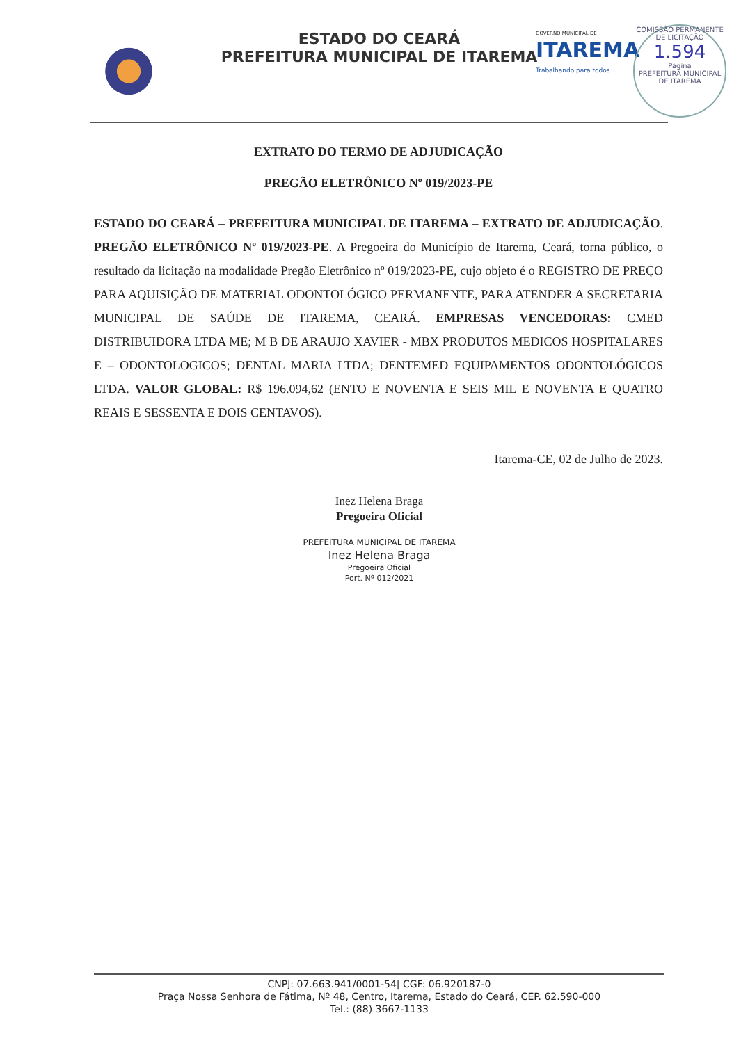ESTADO DO CEARÁ
PREFEITURA MUNICIPAL DE ITAREMA
GOVERNO MUNICIPAL DE
ITAREMA
Trabalhando para todos COMISSÃO PERMANENTE DE LICITAÇÃO
1.594
Página
PREFEITURA MUNICIPAL DE ITAREMA
EXTRATO DO TERMO DE ADJUDICAÇÃO
PREGÃO ELETRÔNICO Nº 019/2023-PE
ESTADO DO CEARÁ – PREFEITURA MUNICIPAL DE ITAREMA – EXTRATO DE ADJUDICAÇÃO. PREGÃO ELETRÔNICO Nº 019/2023-PE. A Pregoeira do Município de Itarema, Ceará, torna público, o resultado da licitação na modalidade Pregão Eletrônico nº 019/2023-PE, cujo objeto é o REGISTRO DE PREÇO PARA AQUISIÇÃO DE MATERIAL ODONTOLÓGICO PERMANENTE, PARA ATENDER A SECRETARIA MUNICIPAL DE SAÚDE DE ITAREMA, CEARÁ. EMPRESAS VENCEDORAS: CMED DISTRIBUIDORA LTDA ME; M B DE ARAUJO XAVIER - MBX PRODUTOS MEDICOS HOSPITALARES E – ODONTOLOGICOS; DENTAL MARIA LTDA; DENTEMED EQUIPAMENTOS ODONTOLÓGICOS LTDA. VALOR GLOBAL: R$ 196.094,62 (ENTO E NOVENTA E SEIS MIL E NOVENTA E QUATRO REAIS E SESSENTA E DOIS CENTAVOS).
Itarema-CE, 02 de Julho de 2023.
Inez Helena Braga
Pregoeira Oficial
PREFEITURA MUNICIPAL DE ITAREMA
Inez Helena Braga
Pregoeira Oficial
Port. Nº 012/2021
CNPJ: 07.663.941/0001-54| CGF: 06.920187-0
Praça Nossa Senhora de Fátima, Nº 48, Centro, Itarema, Estado do Ceará, CEP. 62.590-000
Tel.: (88) 3667-1133